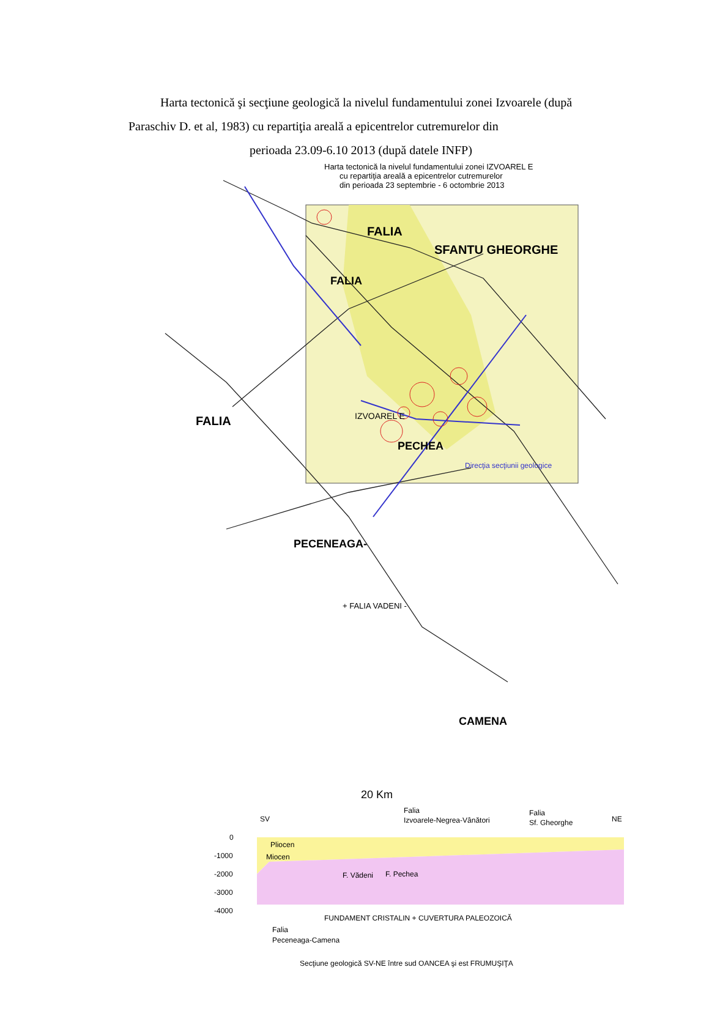Harta tectonică şi secţiune geologică la nivelul fundamentului zonei Izvoarele (după Paraschiv D. et al, 1983) cu repartiţia areală a epicentrelor cutremurelor din
perioada 23.09-6.10 2013 (după datele INFP)
Harta tectonică la nivelul fundamentului zonei IZVOAREL E
cu repartiţia areală a epicentrelor cutremurelor
din perioada 23 septembrie - 6 octombrie 2013
FALIA
SFANTU GHEORGHE
FALIA
FALIA
IZVOAREL E
PECHEA
Direcţia secţiunii geologice
PECENEAGA-
+ FALIA VADENI -
CAMENA
20 Km
Falia
Izvoarele-Negrea-Vânători
Falia
Sf. Gheorghe
SV
NE
0
-1000
-2000
-3000
-4000
Pliocen
Miocen
F. Vădeni
F. Pechea
FUNDAMENT CRISTALIN + CUVERTURA PALEOZOICĂ
Falia
Peceneaga-Camena
Secţiune geologică SV-NE între sud OANCEA şi est FRUMUŞIŢA